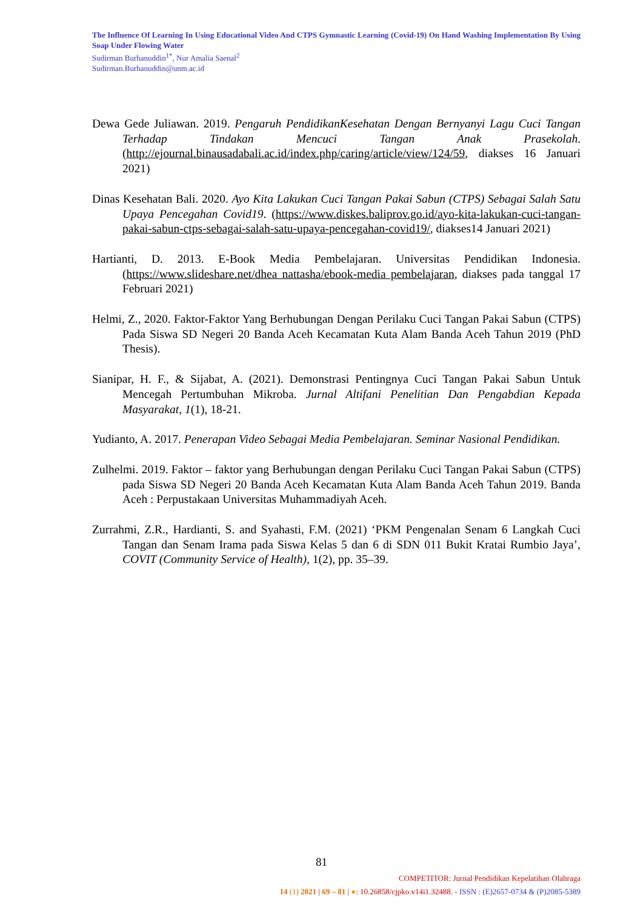The Influence Of Learning In Using Educational Video And CTPS Gymnastic Learning (Covid-19) On Hand Washing Implementation By Using Soap Under Flowing Water
Sudirman Burhanuddin<sup>1*</sup>, Nur Amalia Saenal<sup>2</sup>
Sudirman.Burhanuddin@unm.ac.id
Dewa Gede Juliawan. 2019. Pengaruh PendidikanKesehatan Dengan Bernyanyi Lagu Cuci Tangan Terhadap Tindakan Mencuci Tangan Anak Prasekolah. (http://ejournal.binausadabali.ac.id/index.php/caring/article/view/124/59, diakses 16 Januari 2021)
Dinas Kesehatan Bali. 2020. Ayo Kita Lakukan Cuci Tangan Pakai Sabun (CTPS) Sebagai Salah Satu Upaya Pencegahan Covid19. (https://www.diskes.baliprov.go.id/ayo-kita-lakukan-cuci-tangan-pakai-sabun-ctps-sebagai-salah-satu-upaya-pencegahan-covid19/, diakses14 Januari 2021)
Hartianti, D. 2013. E-Book Media Pembelajaran. Universitas Pendidikan Indonesia. (https://www.slideshare.net/dhea nattasha/ebook-media pembelajaran, diakses pada tanggal 17 Februari 2021)
Helmi, Z., 2020. Faktor-Faktor Yang Berhubungan Dengan Perilaku Cuci Tangan Pakai Sabun (CTPS) Pada Siswa SD Negeri 20 Banda Aceh Kecamatan Kuta Alam Banda Aceh Tahun 2019 (PhD Thesis).
Sianipar, H. F., & Sijabat, A. (2021). Demonstrasi Pentingnya Cuci Tangan Pakai Sabun Untuk Mencegah Pertumbuhan Mikroba. Jurnal Altifani Penelitian Dan Pengabdian Kepada Masyarakat, 1(1), 18-21.
Yudianto, A. 2017. Penerapan Video Sebagai Media Pembelajaran. Seminar Nasional Pendidikan.
Zulhelmi. 2019. Faktor – faktor yang Berhubungan dengan Perilaku Cuci Tangan Pakai Sabun (CTPS) pada Siswa SD Negeri 20 Banda Aceh Kecamatan Kuta Alam Banda Aceh Tahun 2019. Banda Aceh : Perpustakaan Universitas Muhammadiyah Aceh.
Zurrahmi, Z.R., Hardianti, S. and Syahasti, F.M. (2021) ‘PKM Pengenalan Senam 6 Langkah Cuci Tangan dan Senam Irama pada Siswa Kelas 5 dan 6 di SDN 011 Bukit Kratai Rumbio Jaya’, COVIT (Community Service of Health), 1(2), pp. 35–39.
81
COMPETITOR: Jurnal Pendidikan Kepelatihan Olahraga
14 (1) 2021 | 69 – 81 | ●: 10.26858/cjpko.v14i1.32488. - ISSN : (E)2657-0734 & (P)2085-5389